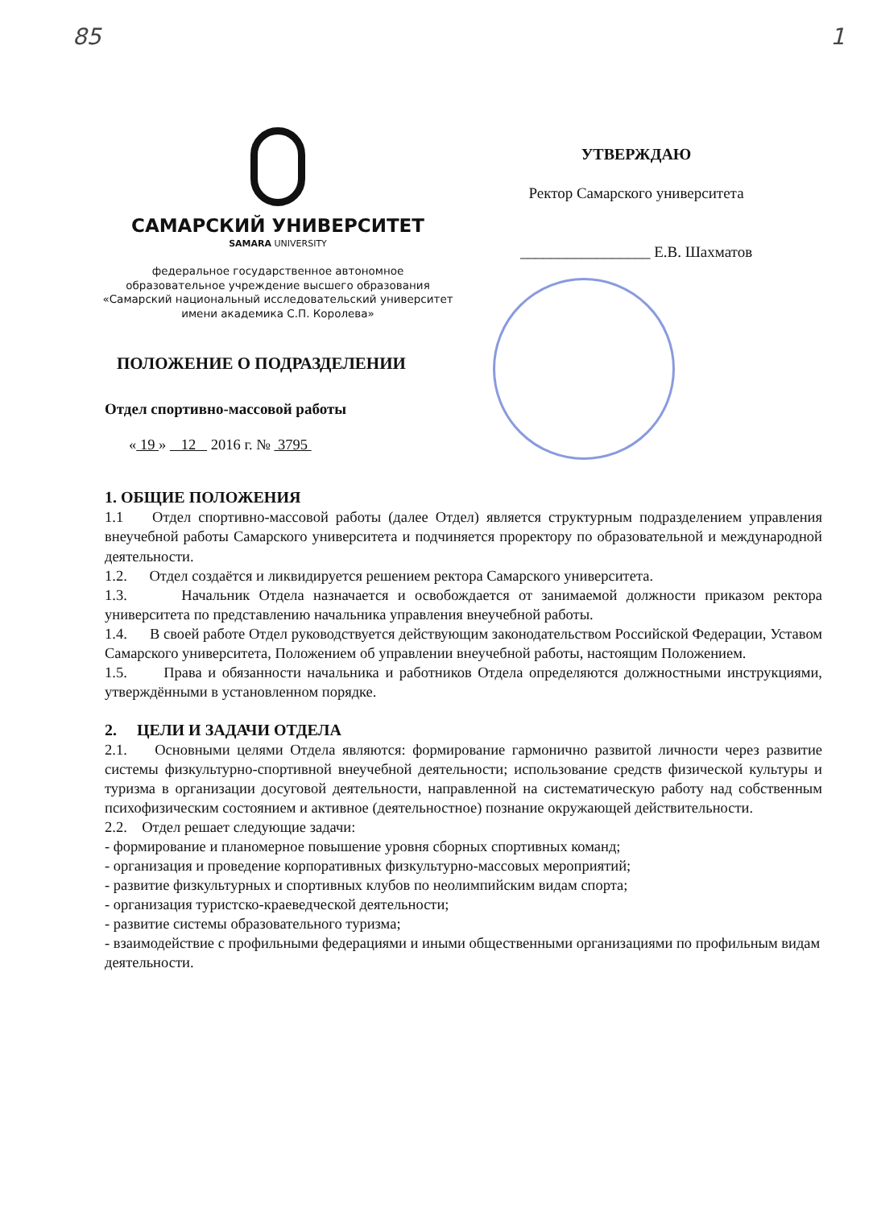85 1
САМАРСКИЙ УНИВЕРСИТЕТ
SAMARA UNIVERSITY
федеральное государственное автономное
образовательное учреждение высшего образования
«Самарский национальный исследовательский университет
имени академика С.П. Королева»
УТВЕРЖДАЮ
Ректор Самарского университета
_________________ Е.В. Шахматов
ПОЛОЖЕНИЕ О ПОДРАЗДЕЛЕНИИ
Отдел спортивно-массовой работы
« 19 » 12 2016 г. № 3795
1. ОБЩИЕ ПОЛОЖЕНИЯ
1.1 Отдел спортивно-массовой работы (далее Отдел) является структурным подразделением управления внеучебной работы Самарского университета и подчиняется проректору по образовательной и международной деятельности.
1.2. Отдел создаётся и ликвидируется решением ректора Самарского университета.
1.3. Начальник Отдела назначается и освобождается от занимаемой должности приказом ректора университета по представлению начальника управления внеучебной работы.
1.4. В своей работе Отдел руководствуется действующим законодательством Российской Федерации, Уставом Самарского университета, Положением об управлении внеучебной работы, настоящим Положением.
1.5. Права и обязанности начальника и работников Отдела определяются должностными инструкциями, утверждёнными в установленном порядке.
2. ЦЕЛИ И ЗАДАЧИ ОТДЕЛА
2.1. Основными целями Отдела являются: формирование гармонично развитой личности через развитие системы физкультурно-спортивной внеучебной деятельности; использование средств физической культуры и туризма в организации досуговой деятельности, направленной на систематическую работу над собственным психофизическим состоянием и активное (деятельностное) познание окружающей действительности.
2.2. Отдел решает следующие задачи:
- формирование и планомерное повышение уровня сборных спортивных команд;
- организация и проведение корпоративных физкультурно-массовых мероприятий;
- развитие физкультурных и спортивных клубов по неолимпийским видам спорта;
- организация туристско-краеведческой деятельности;
- развитие системы образовательного туризма;
- взаимодействие с профильными федерациями и иными общественными организациями по профильным видам деятельности.